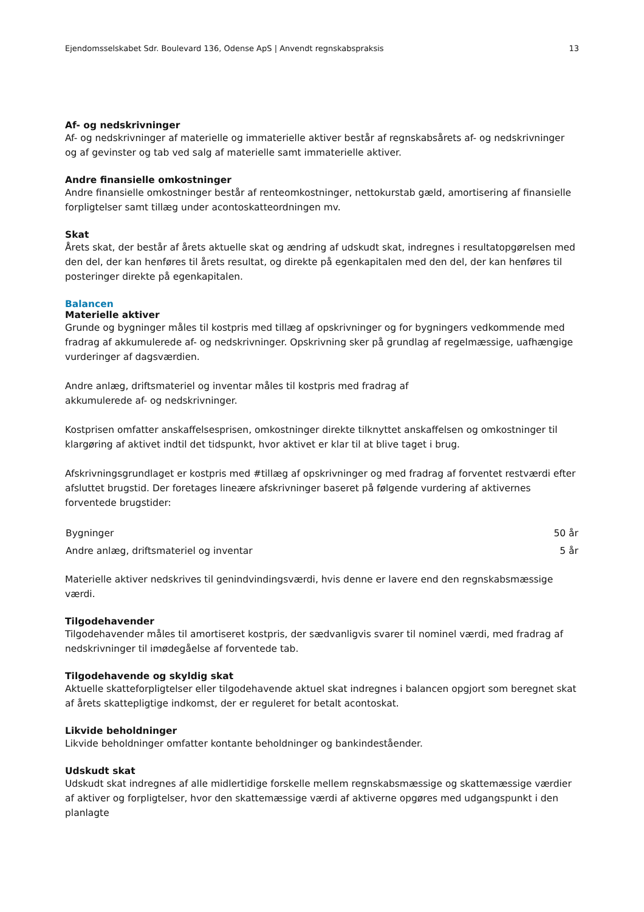Ejendomsselskabet Sdr. Boulevard 136, Odense ApS | Anvendt regnskabspraksis 13
Af- og nedskrivninger
Af- og nedskrivninger af materielle og immaterielle aktiver består af regnskabsårets af- og nedskrivninger og af gevinster og tab ved salg af materielle samt immaterielle aktiver.
Andre finansielle omkostninger
Andre finansielle omkostninger består af renteomkostninger, nettokurstab gæld, amortisering af finansielle forpligtelser samt tillæg under acontoskatteordningen mv.
Skat
Årets skat, der består af årets aktuelle skat og ændring af udskudt skat, indregnes i resultatopgørelsen med den del, der kan henføres til årets resultat, og direkte på egenkapitalen med den del, der kan henføres til posteringer direkte på egenkapitalen.
Balancen
Materielle aktiver
Grunde og bygninger måles til kostpris med tillæg af opskrivninger og for bygningers vedkommende med fradrag af akkumulerede af- og nedskrivninger. Opskrivning sker på grundlag af regelmæssige, uafhængige vurderinger af dagsværdien.
Andre anlæg, driftsmateriel og inventar måles til kostpris med fradrag af
akkumulerede af- og nedskrivninger.
Kostprisen omfatter anskaffelsesprisen, omkostninger direkte tilknyttet anskaffelsen og omkostninger til klargøring af aktivet indtil det tidspunkt, hvor aktivet er klar til at blive taget i brug.
Afskrivningsgrundlaget er kostpris med #tillæg af opskrivninger og med fradrag af forventet restværdi efter afsluttet brugstid. Der foretages lineære afskrivninger baseret på følgende vurdering af aktivernes forventede brugstider:
| Bygninger | 50 år |
| Andre anlæg, driftsmateriel og inventar | 5 år |
Materielle aktiver nedskrives til genindvindingsværdi, hvis denne er lavere end den regnskabsmæssige værdi.
Tilgodehavender
Tilgodehavender måles til amortiseret kostpris, der sædvanligvis svarer til nominel værdi, med fradrag af nedskrivninger til imødegåelse af forventede tab.
Tilgodehavende og skyldig skat
Aktuelle skatteforpligtelser eller tilgodehavende aktuel skat indregnes i balancen opgjort som beregnet skat af årets skattepligtige indkomst, der er reguleret for betalt acontoskat.
Likvide beholdninger
Likvide beholdninger omfatter kontante beholdninger og bankindeståender.
Udskudt skat
Udskudt skat indregnes af alle midlertidige forskelle mellem regnskabsmæssige og skattemæssige værdier af aktiver og forpligtelser, hvor den skattemæssige værdi af aktiverne opgøres med udgangspunkt i den planlagte